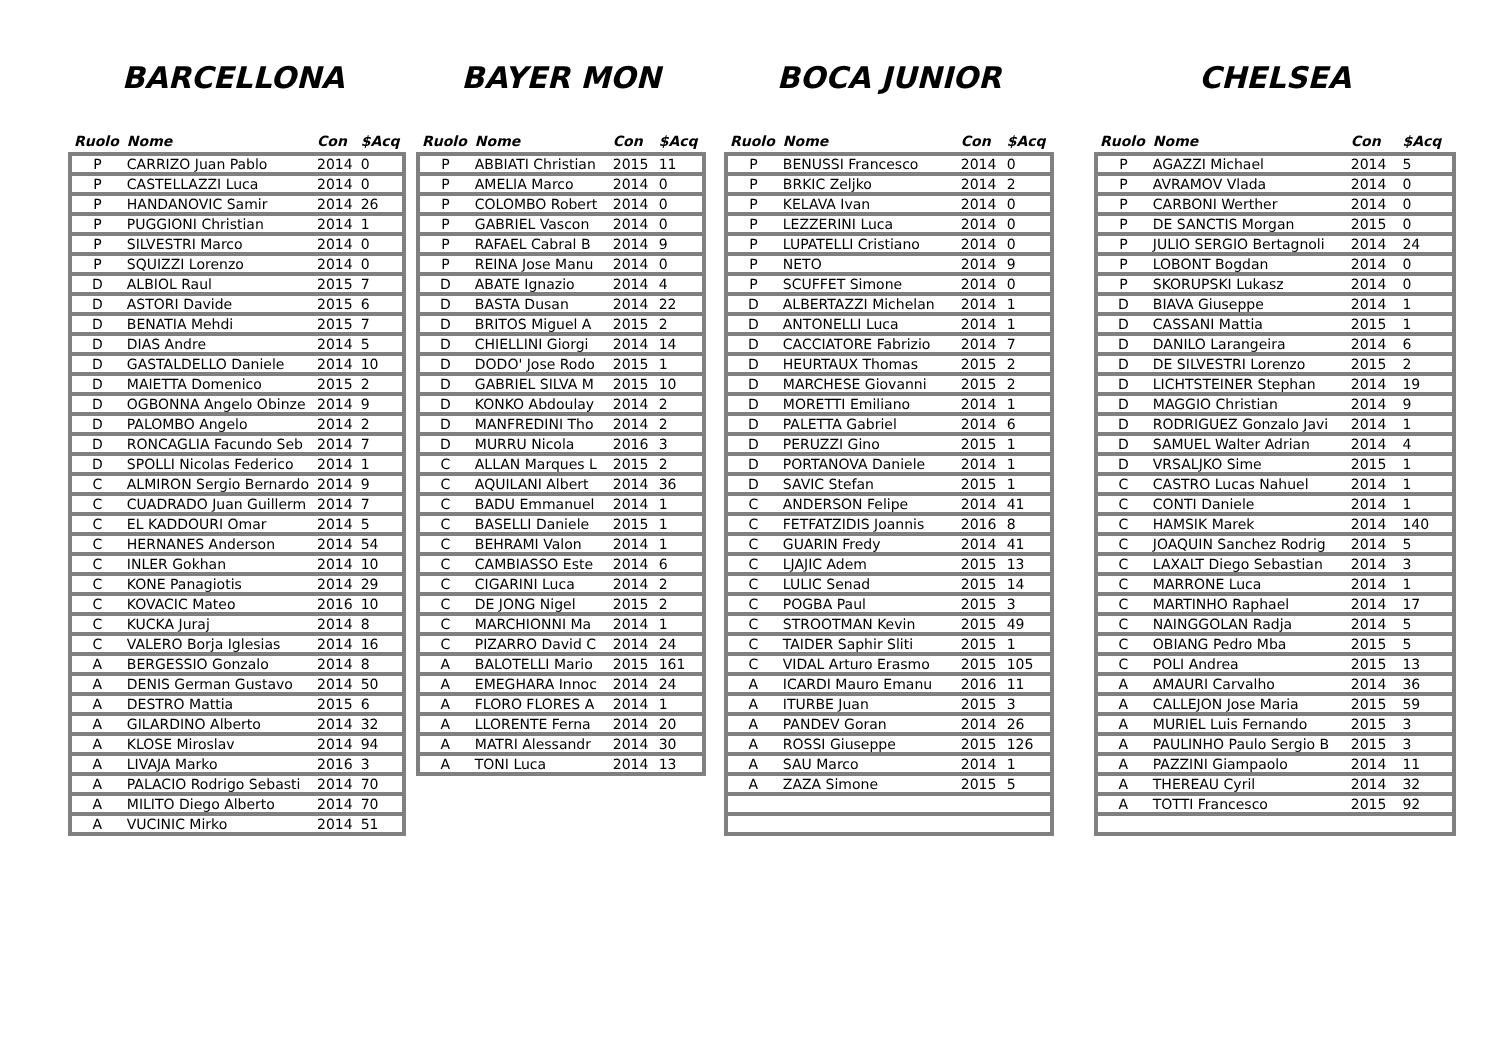BARCELLONA
| Ruolo | Nome | Con | $Acq |
| --- | --- | --- | --- |
| P | CARRIZO Juan Pablo | 2014 | 0 |
| P | CASTELLAZZI Luca | 2014 | 0 |
| P | HANDANOVIC Samir | 2014 | 26 |
| P | PUGGIONI Christian | 2014 | 1 |
| P | SILVESTRI Marco | 2014 | 0 |
| P | SQUIZZI Lorenzo | 2014 | 0 |
| D | ALBIOL Raul | 2015 | 7 |
| D | ASTORI Davide | 2015 | 6 |
| D | BENATIA Mehdi | 2015 | 7 |
| D | DIAS Andre | 2014 | 5 |
| D | GASTALDELLO Daniele | 2014 | 10 |
| D | MAIETTA Domenico | 2015 | 2 |
| D | OGBONNA Angelo Obinze | 2014 | 9 |
| D | PALOMBO Angelo | 2014 | 2 |
| D | RONCAGLIA Facundo Seb | 2014 | 7 |
| D | SPOLLI Nicolas Federico | 2014 | 1 |
| C | ALMIRON Sergio Bernardo | 2014 | 9 |
| C | CUADRADO Juan Guillerm | 2014 | 7 |
| C | EL KADDOURI Omar | 2014 | 5 |
| C | HERNANES Anderson | 2014 | 54 |
| C | INLER Gokhan | 2014 | 10 |
| C | KONE Panagiotis | 2014 | 29 |
| C | KOVACIC Mateo | 2016 | 10 |
| C | KUCKA Juraj | 2014 | 8 |
| C | VALERO Borja Iglesias | 2014 | 16 |
| A | BERGESSIO Gonzalo | 2014 | 8 |
| A | DENIS German Gustavo | 2014 | 50 |
| A | DESTRO Mattia | 2015 | 6 |
| A | GILARDINO Alberto | 2014 | 32 |
| A | KLOSE Miroslav | 2014 | 94 |
| A | LIVAJA Marko | 2016 | 3 |
| A | PALACIO Rodrigo Sebasti | 2014 | 70 |
| A | MILITO Diego Alberto | 2014 | 70 |
| A | VUCINIC Mirko | 2014 | 51 |
BAYER MON
| Ruolo | Nome | Con | $Acq |
| --- | --- | --- | --- |
| P | ABBIATI Christian | 2015 | 11 |
| P | AMELIA Marco | 2014 | 0 |
| P | COLOMBO Robert | 2014 | 0 |
| P | GABRIEL Vascon | 2014 | 0 |
| P | RAFAEL Cabral B | 2014 | 9 |
| P | REINA Jose Manu | 2014 | 0 |
| D | ABATE Ignazio | 2014 | 4 |
| D | BASTA Dusan | 2014 | 22 |
| D | BRITOS Miguel A | 2015 | 2 |
| D | CHIELLINI Giorgi | 2014 | 14 |
| D | DODO' Jose Rodo | 2015 | 1 |
| D | GABRIEL SILVA M | 2015 | 10 |
| D | KONKO Abdoulay | 2014 | 2 |
| D | MANFREDINI Tho | 2014 | 2 |
| D | MURRU Nicola | 2016 | 3 |
| C | ALLAN Marques L | 2015 | 2 |
| C | AQUILANI Albert | 2014 | 36 |
| C | BADU Emmanuel | 2014 | 1 |
| C | BASELLI Daniele | 2015 | 1 |
| C | BEHRAMI Valon | 2014 | 1 |
| C | CAMBIASSO Este | 2014 | 6 |
| C | CIGARINI Luca | 2014 | 2 |
| C | DE JONG Nigel | 2015 | 2 |
| C | MARCHIONNI Ma | 2014 | 1 |
| C | PIZARRO David C | 2014 | 24 |
| A | BALOTELLI Mario | 2015 | 161 |
| A | EMEGHARA Innoc | 2014 | 24 |
| A | FLORO FLORES A | 2014 | 1 |
| A | LLORENTE Ferna | 2014 | 20 |
| A | MATRI Alessandr | 2014 | 30 |
| A | TONI Luca | 2014 | 13 |
BOCA JUNIOR
| Ruolo | Nome | Con | $Acq |
| --- | --- | --- | --- |
| P | BENUSSI Francesco | 2014 | 0 |
| P | BRKIC Zeljko | 2014 | 2 |
| P | KELAVA Ivan | 2014 | 0 |
| P | LEZZERINI Luca | 2014 | 0 |
| P | LUPATELLI Cristiano | 2014 | 0 |
| P | NETO | 2014 | 9 |
| P | SCUFFET Simone | 2014 | 0 |
| D | ALBERTAZZI Michelan | 2014 | 1 |
| D | ANTONELLI Luca | 2014 | 1 |
| D | CACCIATORE Fabrizio | 2014 | 7 |
| D | HEURTAUX Thomas | 2015 | 2 |
| D | MARCHESE Giovanni | 2015 | 2 |
| D | MORETTI Emiliano | 2014 | 1 |
| D | PALETTA Gabriel | 2014 | 6 |
| D | PERUZZI Gino | 2015 | 1 |
| D | PORTANOVA Daniele | 2014 | 1 |
| D | SAVIC Stefan | 2015 | 1 |
| C | ANDERSON Felipe | 2014 | 41 |
| C | FETFATZIDIS Joannis | 2016 | 8 |
| C | GUARIN Fredy | 2014 | 41 |
| C | LJAJIC Adem | 2015 | 13 |
| C | LULIC Senad | 2015 | 14 |
| C | POGBA Paul | 2015 | 3 |
| C | STROOTMAN Kevin | 2015 | 49 |
| C | TAIDER Saphir Sliti | 2015 | 1 |
| C | VIDAL Arturo Erasmo | 2015 | 105 |
| A | ICARDI Mauro Emanu | 2016 | 11 |
| A | ITURBE Juan | 2015 | 3 |
| A | PANDEV Goran | 2014 | 26 |
| A | ROSSI Giuseppe | 2015 | 126 |
| A | SAU Marco | 2014 | 1 |
| A | ZAZA Simone | 2015 | 5 |
CHELSEA
| Ruolo | Nome | Con | $Acq |
| --- | --- | --- | --- |
| P | AGAZZI Michael | 2014 | 5 |
| P | AVRAMOV Vlada | 2014 | 0 |
| P | CARBONI Werther | 2014 | 0 |
| P | DE SANCTIS Morgan | 2015 | 0 |
| P | JULIO SERGIO Bertagnoli | 2014 | 24 |
| P | LOBONT Bogdan | 2014 | 0 |
| P | SKORUPSKI Lukasz | 2014 | 0 |
| D | BIAVA Giuseppe | 2014 | 1 |
| D | CASSANI Mattia | 2015 | 1 |
| D | DANILO Larangeira | 2014 | 6 |
| D | DE SILVESTRI Lorenzo | 2015 | 2 |
| D | LICHTSTEINER Stephan | 2014 | 19 |
| D | MAGGIO Christian | 2014 | 9 |
| D | RODRIGUEZ Gonzalo Javi | 2014 | 1 |
| D | SAMUEL Walter Adrian | 2014 | 4 |
| D | VRSALJKO Sime | 2015 | 1 |
| C | CASTRO Lucas Nahuel | 2014 | 1 |
| C | CONTI Daniele | 2014 | 1 |
| C | HAMSIK Marek | 2014 | 140 |
| C | JOAQUIN Sanchez Rodrig | 2014 | 5 |
| C | LAXALT Diego Sebastian | 2014 | 3 |
| C | MARRONE Luca | 2014 | 1 |
| C | MARTINHO Raphael | 2014 | 17 |
| C | NAINGGOLAN Radja | 2014 | 5 |
| C | OBIANG Pedro Mba | 2015 | 5 |
| C | POLI Andrea | 2015 | 13 |
| A | AMAURI Carvalho | 2014 | 36 |
| A | CALLEJON Jose Maria | 2015 | 59 |
| A | MURIEL Luis Fernando | 2015 | 3 |
| A | PAULINHO Paulo Sergio B | 2015 | 3 |
| A | PAZZINI Giampaolo | 2014 | 11 |
| A | THEREAU Cyril | 2014 | 32 |
| A | TOTTI Francesco | 2015 | 92 |